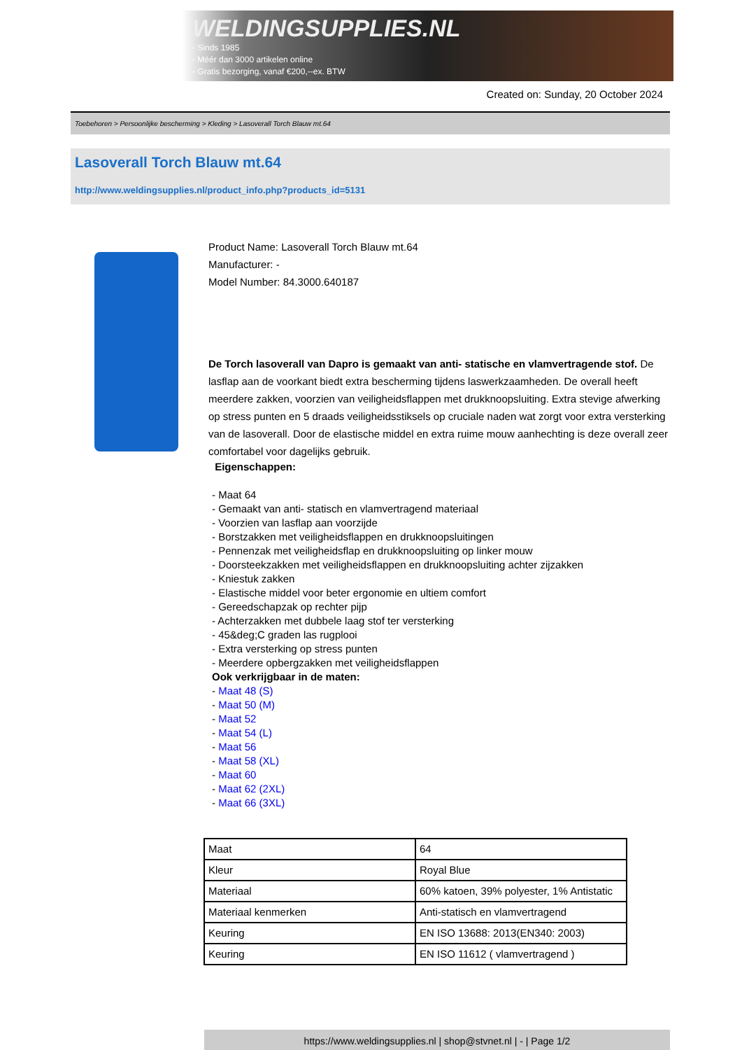WELDINGSUPPLIES.NL
- Sinds 1985
- Méér dan 3000 artikelen online
- Gratis bezorging, vanaf €200,--ex. BTW
Created on: Sunday, 20 October 2024
Toebehoren > Persoonlijke bescherming > Kleding > Lasoverall Torch Blauw mt.64
Lasoverall Torch Blauw mt.64
http://www.weldingsupplies.nl/product_info.php?products_id=5131
Product Name: Lasoverall Torch Blauw mt.64
Manufacturer: -
Model Number: 84.3000.640187
De Torch lasoverall van Dapro is gemaakt van anti- statische en vlamvertragende stof. De lasflap aan de voorkant biedt extra bescherming tijdens laswerkzaamheden. De overall heeft meerdere zakken, voorzien van veiligheidsflappen met drukknoopsluiting. Extra stevige afwerking op stress punten en 5 draads veiligheidsstiksels op cruciale naden wat zorgt voor extra versterking van de lasoverall. Door de elastische middel en extra ruime mouw aanhechting is deze overall zeer comfortabel voor dagelijks gebruik.
Eigenschappen:
- Maat 64
- Gemaakt van anti- statisch en vlamvertragend materiaal
- Voorzien van lasflap aan voorzijde
- Borstzakken met veiligheidsflappen en drukknoopsluitingen
- Pennenzak met veiligheidsflap en drukknoopsluiting op linker mouw
- Doorsteekzakken met veiligheidsflappen en drukknoopsluiting achter zijzakken
- Kniestuk zakken
- Elastische middel voor beter ergonomie en ultiem comfort
- Gereedschapzak op rechter pijp
- Achterzakken met dubbele laag stof ter versterking
- 45&deg;C graden las rugplooi
- Extra versterking op stress punten
- Meerdere opbergzakken met veiligheidsflappen
Ook verkrijgbaar in de maten:
- Maat 48 (S)
- Maat 50 (M)
- Maat 52
- Maat 54 (L)
- Maat 56
- Maat 58 (XL)
- Maat 60
- Maat 62 (2XL)
- Maat 66 (3XL)
| Maat | 64 |
| Kleur | Royal Blue |
| Materiaal | 60% katoen, 39% polyester, 1% Antistatic |
| Materiaal kenmerken | Anti-statisch en vlamvertragend |
| Keuring | EN ISO 13688: 2013(EN340: 2003) |
| Keuring | EN ISO 11612 ( vlamvertragend ) |
https://www.weldingsupplies.nl | shop@stvnet.nl | - | Page 1/2